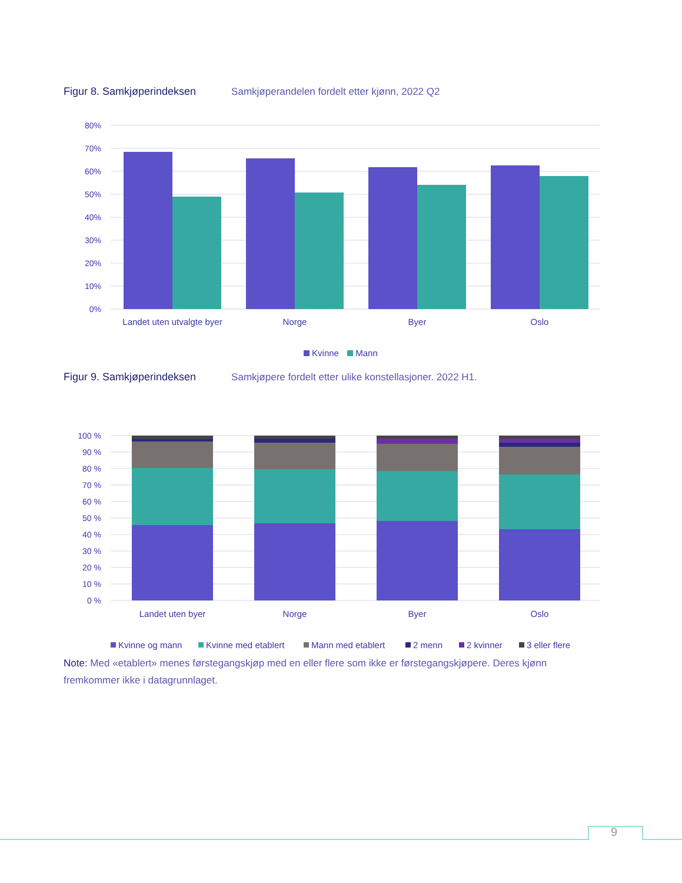Figur 8. Samkjøperindeksen Samkjøperandelen fordelt etter kjønn, 2022 Q2
80%
70%
60%
50%
40%
30%
20%
10%
0%
Landet uten utvalgte byer
Norge
Byer
Oslo
Kvinne
Mann
Figur 9. Samkjøperindeksen Samkjøpere fordelt etter ulike konstellasjoner. 2022 H1.
100 %
90 %
80 %
70 %
60 %
50 %
40 %
30 %
20 %
10 %
0 %
Landet uten byer
Norge
Byer
Oslo
Kvinne og mann
Kvinne med etablert
Mann med etablert
2 menn
2 kvinner
3 eller flere
Note: Med «etablert» menes førstegangskjøp med en eller flere som ikke er førstegangskjøpere. Deres kjønn fremkommer ikke i datagrunnlaget.
9